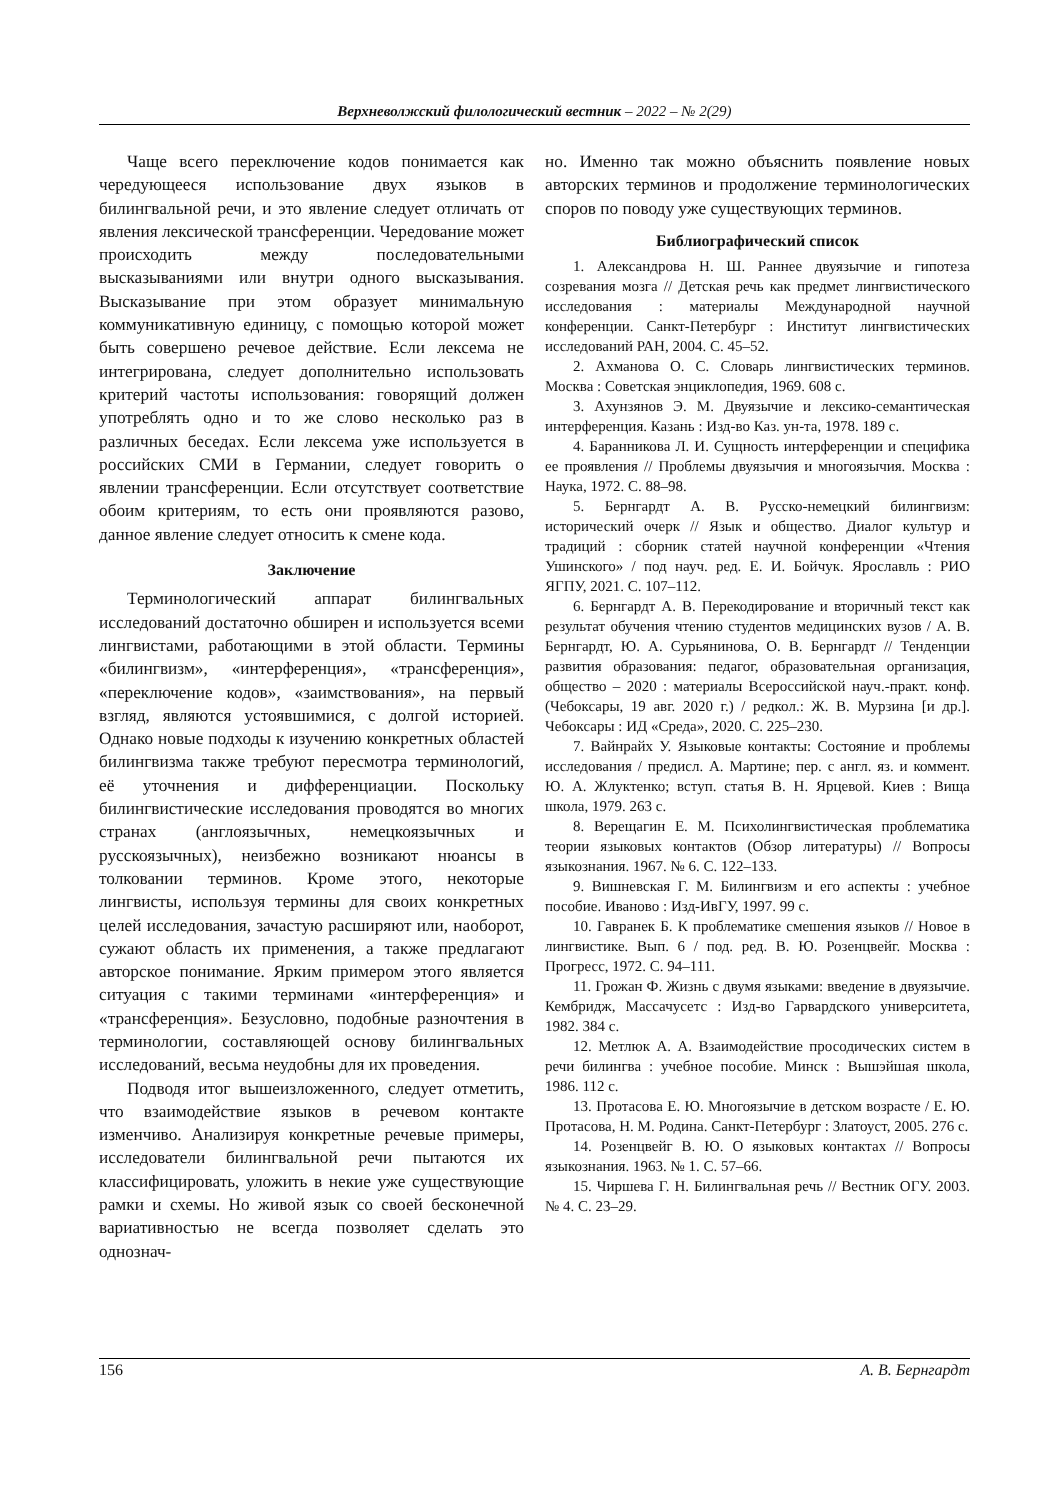Верхневолжский филологический вестник – 2022 – № 2(29)
Чаще всего переключение кодов понимается как чередующееся использование двух языков в билингвальной речи, и это явление следует отличать от явления лексической трансференции. Чередование может происходить между последовательными высказываниями или внутри одного высказывания. Высказывание при этом образует минимальную коммуникативную единицу, с помощью которой может быть совершено речевое действие. Если лексема не интегрирована, следует дополнительно использовать критерий частоты использования: говорящий должен употреблять одно и то же слово несколько раз в различных беседах. Если лексема уже используется в российских СМИ в Германии, следует говорить о явлении трансференции. Если отсутствует соответствие обоим критериям, то есть они проявляются разово, данное явление следует относить к смене кода.
Заключение
Терминологический аппарат билингвальных исследований достаточно обширен и используется всеми лингвистами, работающими в этой области. Термины «билингвизм», «интерференция», «трансференция», «переключение кодов», «заимствования», на первый взгляд, являются устоявшимися, с долгой историей. Однако новые подходы к изучению конкретных областей билингвизма также требуют пересмотра терминологий, её уточнения и дифференциации. Поскольку билингвистические исследования проводятся во многих странах (англоязычных, немецкоязычных и русскоязычных), неизбежно возникают нюансы в толковании терминов. Кроме этого, некоторые лингвисты, используя термины для своих конкретных целей исследования, зачастую расширяют или, наоборот, сужают область их применения, а также предлагают авторское понимание. Ярким примером этого является ситуация с такими терминами «интерференция» и «трансференция». Безусловно, подобные разночтения в терминологии, составляющей основу билингвальных исследований, весьма неудобны для их проведения.
Подводя итог вышеизложенного, следует отметить, что взаимодействие языков в речевом контакте изменчиво. Анализируя конкретные речевые примеры, исследователи билингвальной речи пытаются их классифицировать, уложить в некие уже существующие рамки и схемы. Но живой язык со своей бесконечной вариативностью не всегда позволяет сделать это однознач-
но. Именно так можно объяснить появление новых авторских терминов и продолжение терминологических споров по поводу уже существующих терминов.
Библиографический список
1. Александрова Н. Ш. Раннее двуязычие и гипотеза созревания мозга // Детская речь как предмет лингвистического исследования : материалы Международной научной конференции. Санкт-Петербург : Институт лингвистических исследований РАН, 2004. С. 45–52.
2. Ахманова О. С. Словарь лингвистических терминов. Москва : Советская энциклопедия, 1969. 608 с.
3. Ахунзянов Э. М. Двуязычие и лексико-семантическая интерференция. Казань : Изд-во Каз. ун-та, 1978. 189 с.
4. Баранникова Л. И. Сущность интерференции и специфика ее проявления // Проблемы двуязычия и многоязычия. Москва : Наука, 1972. С. 88–98.
5. Бернгардт А. В. Русско-немецкий билингвизм: исторический очерк // Язык и общество. Диалог культур и традиций : сборник статей научной конференции «Чтения Ушинского» / под науч. ред. Е. И. Бойчук. Ярославль : РИО ЯГПУ, 2021. С. 107–112.
6. Бернгардт А. В. Перекодирование и вторичный текст как результат обучения чтению студентов медицинских вузов / А. В. Бернгардт, Ю. А. Сурьянинова, О. В. Бернгардт // Тенденции развития образования: педагог, образовательная организация, общество – 2020 : материалы Всероссийской науч.-практ. конф. (Чебоксары, 19 авг. 2020 г.) / редкол.: Ж. В. Мурзина [и др.]. Чебоксары : ИД «Среда», 2020. С. 225–230.
7. Вайнрайх У. Языковые контакты: Состояние и проблемы исследования / предисл. А. Мартине; пер. с англ. яз. и коммент. Ю. А. Жлуктенко; вступ. статья В. Н. Ярцевой. Киев : Вища школа, 1979. 263 с.
8. Верещагин Е. М. Психолингвистическая проблематика теории языковых контактов (Обзор литературы) // Вопросы языкознания. 1967. № 6. С. 122–133.
9. Вишневская Г. М. Билингвизм и его аспекты : учебное пособие. Иваново : Изд-ИвГУ, 1997. 99 с.
10. Гавранек Б. К проблематике смешения языков // Новое в лингвистике. Вып. 6 / под. ред. В. Ю. Розенцвейг. Москва : Прогресс, 1972. С. 94–111.
11. Грожан Ф. Жизнь с двумя языками: введение в двуязычие. Кембридж, Массачусетс : Изд-во Гарвардского университета, 1982. 384 с.
12. Метлюк А. А. Взаимодействие просодических систем в речи билингва : учебное пособие. Минск : Вышэйшая школа, 1986. 112 с.
13. Протасова Е. Ю. Многоязычие в детском возрасте / Е. Ю. Протасова, Н. М. Родина. Санкт-Петербург : Златоуст, 2005. 276 с.
14. Розенцвейг В. Ю. О языковых контактах // Вопросы языкознания. 1963. № 1. С. 57–66.
15. Чиршева Г. Н. Билингвальная речь // Вестник ОГУ. 2003. № 4. С. 23–29.
156 А. В. Бернгардт